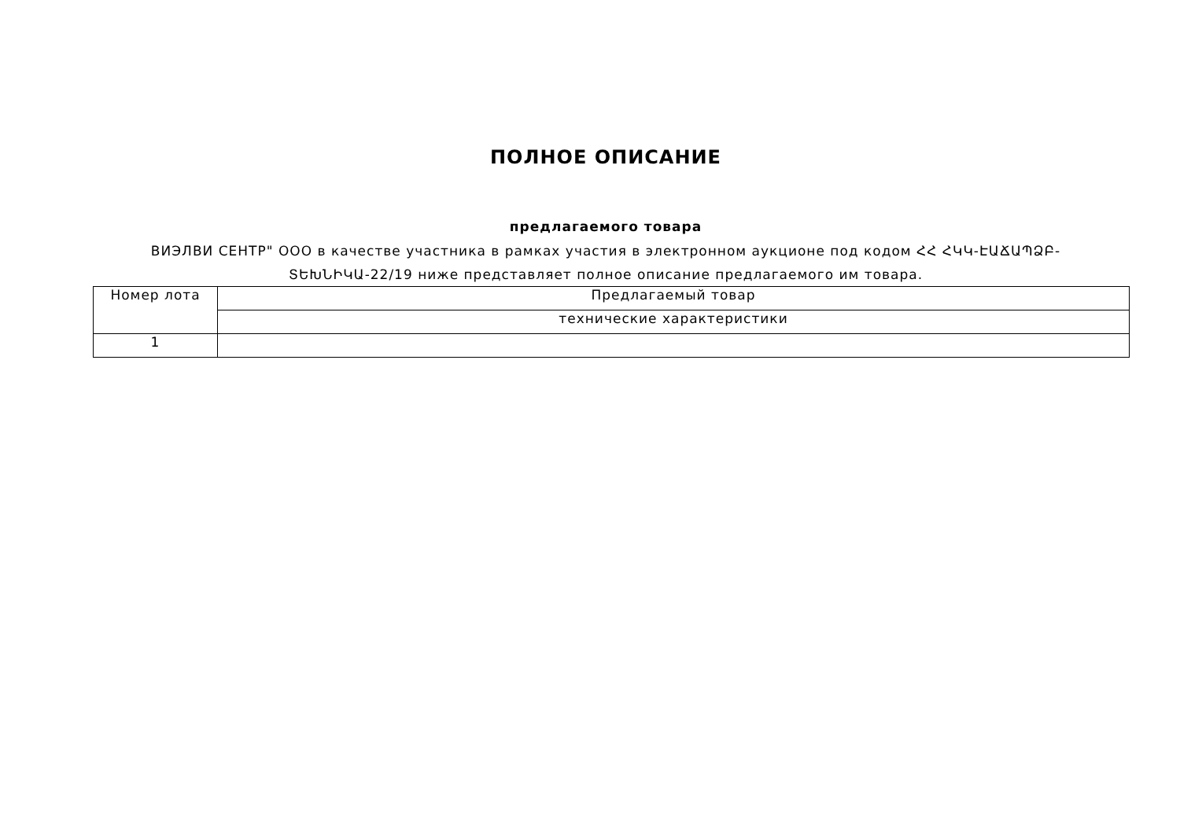ПОЛНОЕ ОПИСАНИЕ
предлагаемого товара
ВИЭЛВИ СЕНТР" ООО в качестве участника в рамках участия в электронном аукционе под кодом ՀՀ ՀԿԿ-ԷԱՃԱՊՁԲ-ՏԵԽՆԻԿԱ-22/19 ниже представляет полное описание предлагаемого им товара.
| Номер лота | Предлагаемый товар |
| --- | --- |
| | технические характеристики |
| 1 | |